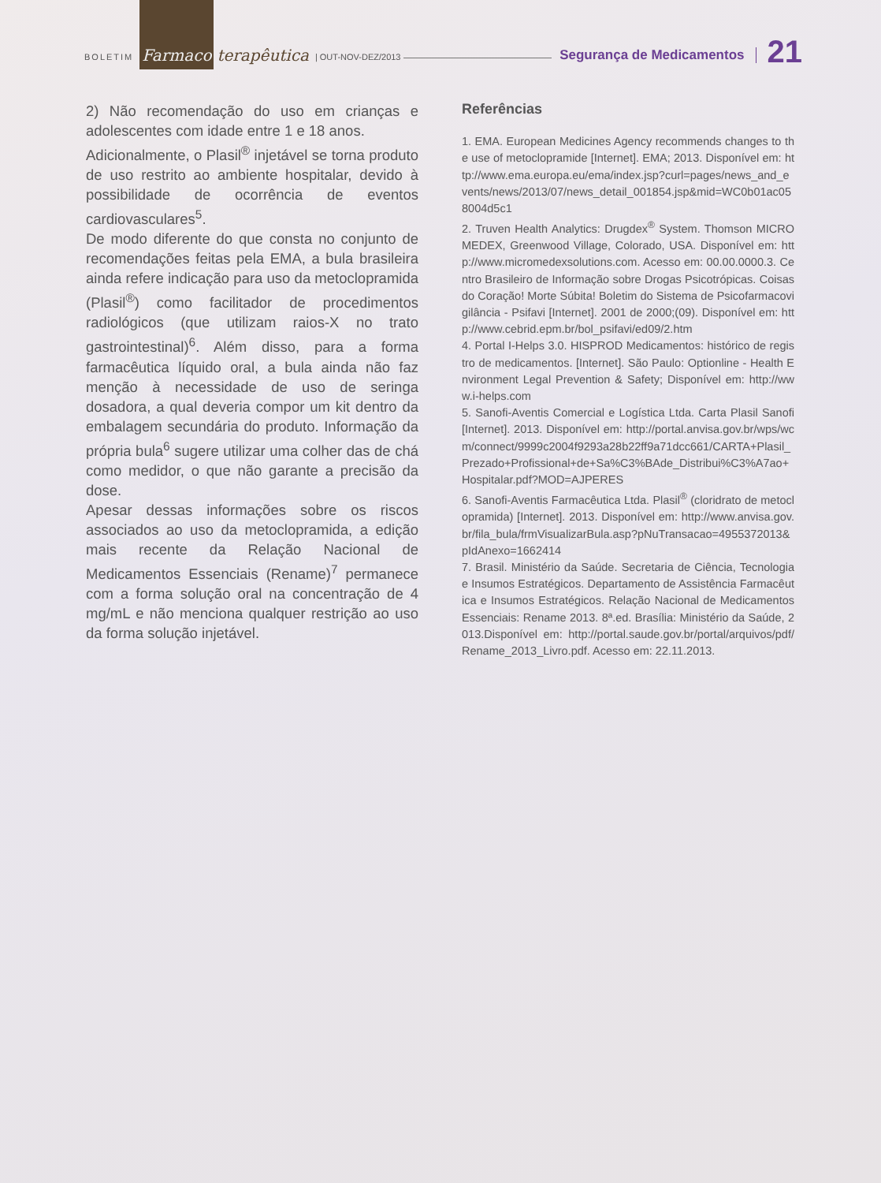BOLETIM Farmaco terapêutica | OUT-NOV-DEZ/2013 Segurança de Medicamentos 21
2) Não recomendação do uso em crianças e adolescentes com idade entre 1 e 18 anos.
Adicionalmente, o Plasil<sup>®</sup> injetável se torna produto de uso restrito ao ambiente hospitalar, devido à possibilidade de ocorrência de eventos cardiovasculares<sup>5</sup>.
De modo diferente do que consta no conjunto de recomendações feitas pela EMA, a bula brasileira ainda refere indicação para uso da metoclopramida (Plasil<sup>®</sup>) como facilitador de procedimentos radiológicos (que utilizam raios-X no trato gastrointestinal)<sup>6</sup>. Além disso, para a forma farmacêutica líquido oral, a bula ainda não faz menção à necessidade de uso de seringa dosadora, a qual deveria compor um kit dentro da embalagem secundária do produto. Informação da própria bula<sup>6</sup> sugere utilizar uma colher das de chá como medidor, o que não garante a precisão da dose.
Apesar dessas informações sobre os riscos associados ao uso da metoclopramida, a edição mais recente da Relação Nacional de Medicamentos Essenciais (Rename)<sup>7</sup> permanece com a forma solução oral na concentração de 4 mg/mL e não menciona qualquer restrição ao uso da forma solução injetável.
Referências
1. EMA. European Medicines Agency recommends changes to the use of metoclopramide [Internet]. EMA; 2013. Disponível em: http://www.ema.europa.eu/ema/index.jsp?curl=pages/news_and_events/news/2013/07/news_detail_001854.jsp&mid=WC0b01ac058004d5c1
2. Truven Health Analytics: Drugdex<sup>®</sup> System. Thomson MICROMEDEX, Greenwood Village, Colorado, USA. Disponível em: http://www.micromedexsolutions.com. Acesso em: 00.00.0000.3. Centro Brasileiro de Informação sobre Drogas Psicotrópicas. Coisas do Coração! Morte Súbita! Boletim do Sistema de Psicofarmacovigilância - Psifavi [Internet]. 2001 de 2000;(09). Disponível em: http://www.cebrid.epm.br/bol_psifavi/ed09/2.htm
4. Portal I-Helps 3.0. HISPROD Medicamentos: histórico de registro de medicamentos. [Internet]. São Paulo: Optionline - Health Environment Legal Prevention & Safety; Disponível em: http://www.i-helps.com
5. Sanofi-Aventis Comercial e Logística Ltda. Carta Plasil Sanofi [Internet]. 2013. Disponível em: http://portal.anvisa.gov.br/wps/wcm/connect/9999c2004f9293a28b22ff9a71dcc661/CARTA+Plasil_Prezado+Profissional+de+Sa%C3%BAde_Distribui%C3%A7ao+Hospitalar.pdf?MOD=AJPERES
6. Sanofi-Aventis Farmacêutica Ltda. Plasil<sup>®</sup> (cloridrato de metoclopramida) [Internet]. 2013. Disponível em: http://www.anvisa.gov.br/fila_bula/frmVisualizarBula.asp?pNuTransacao=4955372013&pIdAnexo=1662414
7. Brasil. Ministério da Saúde. Secretaria de Ciência, Tecnologia e Insumos Estratégicos. Departamento de Assistência Farmacêutica e Insumos Estratégicos. Relação Nacional de Medicamentos Essenciais: Rename 2013. 8ª.ed. Brasília: Ministério da Saúde, 2013.Disponível em: http://portal.saude.gov.br/portal/arquivos/pdf/Rename_2013_Livro.pdf. Acesso em: 22.11.2013.